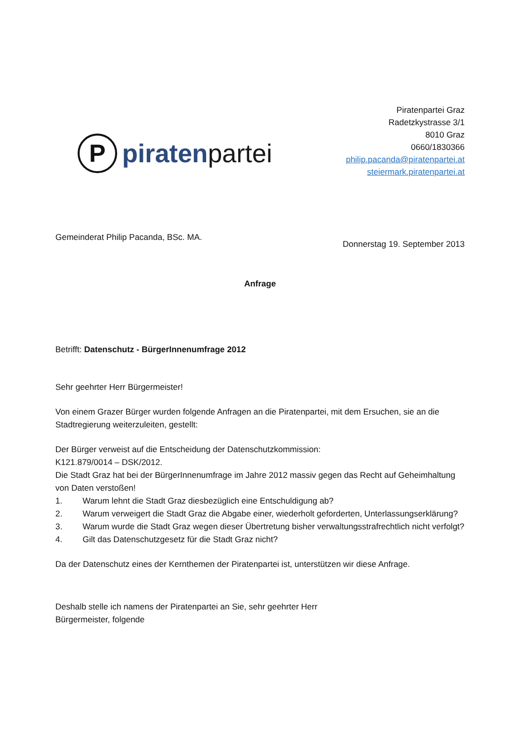P
piratenpartei
Piratenpartei Graz
Radetzkystrasse 3/1
8010 Graz
0660/1830366
philip.pacanda@piratenpartei.at
steiermark.piratenpartei.at
Gemeinderat Philip Pacanda, BSc. MA.
Donnerstag 19. September 2013
Anfrage
Betrifft: Datenschutz - BürgerInnenumfrage 2012
Sehr geehrter Herr Bürgermeister!
Von einem Grazer Bürger wurden folgende Anfragen an die Piratenpartei, mit dem Ersuchen, sie an die Stadtregierung weiterzuleiten, gestellt:
Der Bürger verweist auf die Entscheidung der Datenschutzkommission:
K121.879/0014 – DSK/2012.
Die Stadt Graz hat bei der BürgerInnenumfrage im Jahre 2012 massiv gegen das Recht auf Geheimhaltung von Daten verstoßen!
1. Warum lehnt die Stadt Graz diesbezüglich eine Entschuldigung ab?
2. Warum verweigert die Stadt Graz die Abgabe einer, wiederholt geforderten, Unterlassungserklärung?
3. Warum wurde die Stadt Graz wegen dieser Übertretung bisher verwaltungsstrafrechtlich nicht verfolgt?
4. Gilt das Datenschutzgesetz für die Stadt Graz nicht?
Da der Datenschutz eines der Kernthemen der Piratenpartei ist, unterstützen wir diese Anfrage.
Deshalb stelle ich namens der Piratenpartei an Sie, sehr geehrter Herr
Bürgermeister, folgende